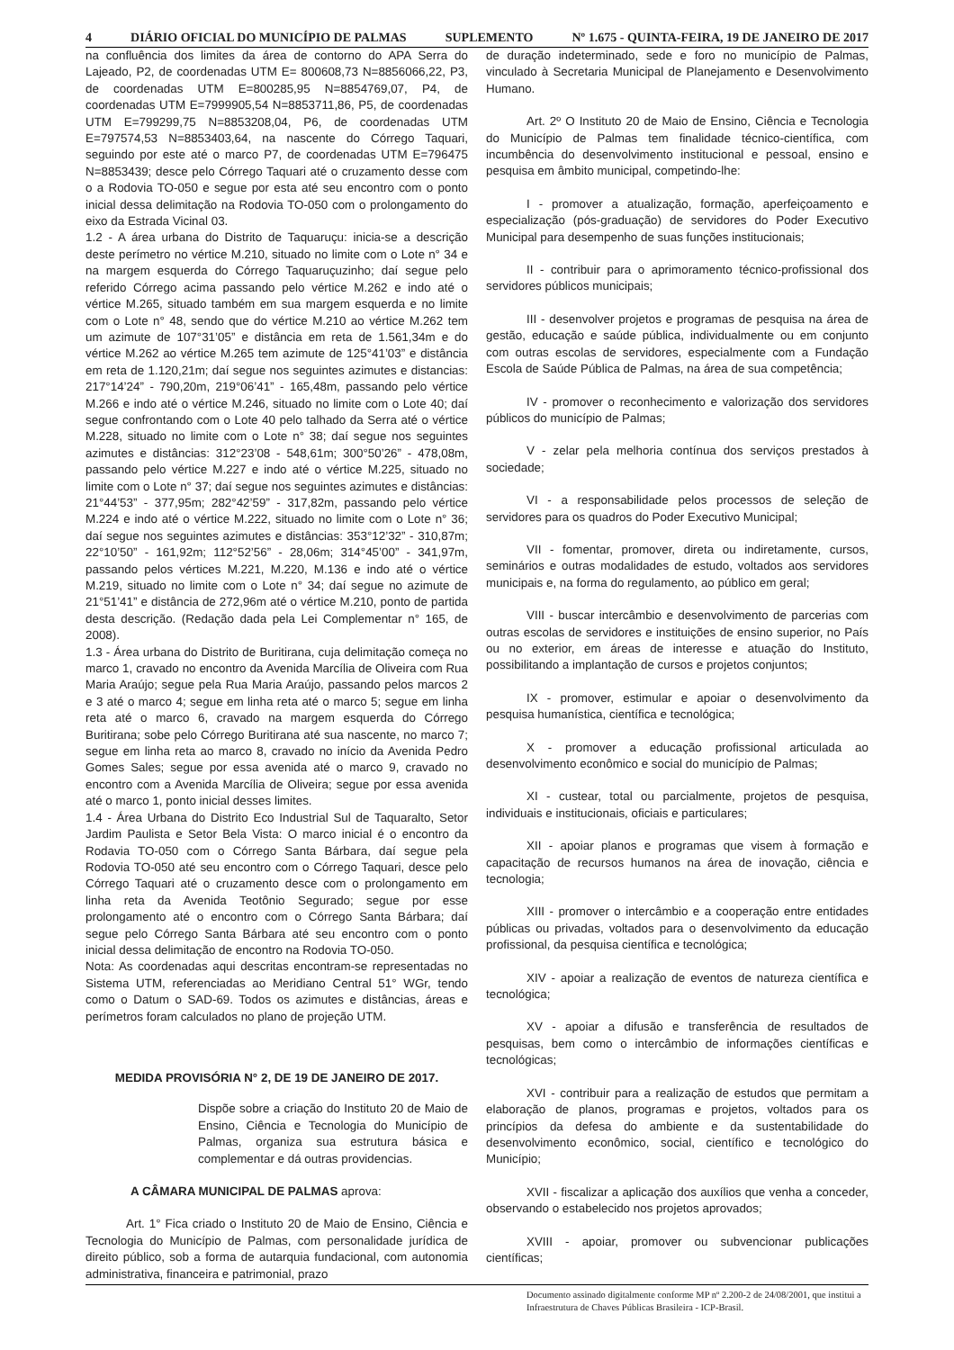4 DIÁRIO OFICIAL DO MUNICÍPIO DE PALMAS SUPLEMENTO Nº 1.675 - QUINTA-FEIRA, 19 DE JANEIRO DE 2017
na confluência dos limites da área de contorno do APA Serra do Lajeado, P2, de coordenadas UTM E= 800608,73 N=8856066,22, P3, de coordenadas UTM E=800285,95 N=8854769,07, P4, de coordenadas UTM E=7999905,54 N=8853711,86, P5, de coordenadas UTM E=799299,75 N=8853208,04, P6, de coordenadas UTM E=797574,53 N=8853403,64, na nascente do Córrego Taquari, seguindo por este até o marco P7, de coordenadas UTM E=796475 N=8853439; desce pelo Córrego Taquari até o cruzamento desse com o a Rodovia TO-050 e segue por esta até seu encontro com o ponto inicial dessa delimitação na Rodovia TO-050 com o prolongamento do eixo da Estrada Vicinal 03.
1.2 - A área urbana do Distrito de Taquaruçu: inicia-se a descrição deste perímetro no vértice M.210, situado no limite com o Lote n° 34 e na margem esquerda do Córrego Taquaruçuzinho; daí segue pelo referido Córrego acima passando pelo vértice M.262 e indo até o vértice M.265, situado também em sua margem esquerda e no limite com o Lote n° 48, sendo que do vértice M.210 ao vértice M.262 tem um azimute de 107°31’05” e distância em reta de 1.561,34m e do vértice M.262 ao vértice M.265 tem azimute de 125°41’03” e distância em reta de 1.120,21m; daí segue nos seguintes azimutes e distancias: 217°14’24” - 790,20m, 219°06’41” - 165,48m, passando pelo vértice M.266 e indo até o vértice M.246, situado no limite com o Lote 40; daí segue confrontando com o Lote 40 pelo talhado da Serra até o vértice M.228, situado no limite com o Lote n° 38; daí segue nos seguintes azimutes e distâncias: 312°23’08 - 548,61m; 300°50’26” - 478,08m, passando pelo vértice M.227 e indo até o vértice M.225, situado no limite com o Lote n° 37; daí segue nos seguintes azimutes e distâncias: 21°44’53” - 377,95m; 282°42’59” - 317,82m, passando pelo vértice M.224 e indo até o vértice M.222, situado no limite com o Lote n° 36; daí segue nos seguintes azimutes e distâncias: 353°12’32” - 310,87m; 22°10’50” - 161,92m; 112°52’56” - 28,06m; 314°45’00” - 341,97m, passando pelos vértices M.221, M.220, M.136 e indo até o vértice M.219, situado no limite com o Lote n° 34; daí segue no azimute de 21°51’41” e distância de 272,96m até o vértice M.210, ponto de partida desta descrição. (Redação dada pela Lei Complementar n° 165, de 2008).
1.3 - Área urbana do Distrito de Buritirana, cuja delimitação começa no marco 1, cravado no encontro da Avenida Marcília de Oliveira com Rua Maria Araújo; segue pela Rua Maria Araújo, passando pelos marcos 2 e 3 até o marco 4; segue em linha reta até o marco 5; segue em linha reta até o marco 6, cravado na margem esquerda do Córrego Buritirana; sobe pelo Córrego Buritirana até sua nascente, no marco 7; segue em linha reta ao marco 8, cravado no início da Avenida Pedro Gomes Sales; segue por essa avenida até o marco 9, cravado no encontro com a Avenida Marcília de Oliveira; segue por essa avenida até o marco 1, ponto inicial desses limites.
1.4 - Área Urbana do Distrito Eco Industrial Sul de Taquaralto, Setor Jardim Paulista e Setor Bela Vista: O marco inicial é o encontro da Rodavia TO-050 com o Córrego Santa Bárbara, daí segue pela Rodovia TO-050 até seu encontro com o Córrego Taquari, desce pelo Córrego Taquari até o cruzamento desce com o prolongamento em linha reta da Avenida Teotônio Segurado; segue por esse prolongamento até o encontro com o Córrego Santa Bárbara; daí segue pelo Córrego Santa Bárbara até seu encontro com o ponto inicial dessa delimitação de encontro na Rodovia TO-050.
Nota: As coordenadas aqui descritas encontram-se representadas no Sistema UTM, referenciadas ao Meridiano Central 51° WGr, tendo como o Datum o SAD-69. Todos os azimutes e distâncias, áreas e perímetros foram calculados no plano de projeção UTM.
MEDIDA PROVISÓRIA N° 2, DE 19 DE JANEIRO DE 2017.
Dispõe sobre a criação do Instituto 20 de Maio de Ensino, Ciência e Tecnologia do Município de Palmas, organiza sua estrutura básica e complementar e dá outras providencias.
A CÂMARA MUNICIPAL DE PALMAS aprova:
Art. 1° Fica criado o Instituto 20 de Maio de Ensino, Ciência e Tecnologia do Município de Palmas, com personalidade jurídica de direito público, sob a forma de autarquia fundacional, com autonomia administrativa, financeira e patrimonial, prazo
de duração indeterminado, sede e foro no município de Palmas, vinculado à Secretaria Municipal de Planejamento e Desenvolvimento Humano.
Art. 2º O Instituto 20 de Maio de Ensino, Ciência e Tecnologia do Município de Palmas tem finalidade técnico-científica, com incumbência do desenvolvimento institucional e pessoal, ensino e pesquisa em âmbito municipal, competindo-lhe:
I - promover a atualização, formação, aperfeiçoamento e especialização (pós-graduação) de servidores do Poder Executivo Municipal para desempenho de suas funções institucionais;
II - contribuir para o aprimoramento técnico-profissional dos servidores públicos municipais;
III - desenvolver projetos e programas de pesquisa na área de gestão, educação e saúde pública, individualmente ou em conjunto com outras escolas de servidores, especialmente com a Fundação Escola de Saúde Pública de Palmas, na área de sua competência;
IV - promover o reconhecimento e valorização dos servidores públicos do município de Palmas;
V - zelar pela melhoria contínua dos serviços prestados à sociedade;
VI - a responsabilidade pelos processos de seleção de servidores para os quadros do Poder Executivo Municipal;
VII - fomentar, promover, direta ou indiretamente, cursos, seminários e outras modalidades de estudo, voltados aos servidores municipais e, na forma do regulamento, ao público em geral;
VIII - buscar intercâmbio e desenvolvimento de parcerias com outras escolas de servidores e instituições de ensino superior, no País ou no exterior, em áreas de interesse e atuação do Instituto, possibilitando a implantação de cursos e projetos conjuntos;
IX - promover, estimular e apoiar o desenvolvimento da pesquisa humanística, científica e tecnológica;
X - promover a educação profissional articulada ao desenvolvimento econômico e social do município de Palmas;
XI - custear, total ou parcialmente, projetos de pesquisa, individuais e institucionais, oficiais e particulares;
XII - apoiar planos e programas que visem à formação e capacitação de recursos humanos na área de inovação, ciência e tecnologia;
XIII - promover o intercâmbio e a cooperação entre entidades públicas ou privadas, voltados para o desenvolvimento da educação profissional, da pesquisa científica e tecnológica;
XIV - apoiar a realização de eventos de natureza científica e tecnológica;
XV - apoiar a difusão e transferência de resultados de pesquisas, bem como o intercâmbio de informações científicas e tecnológicas;
XVI - contribuir para a realização de estudos que permitam a elaboração de planos, programas e projetos, voltados para os princípios da defesa do ambiente e da sustentabilidade do desenvolvimento econômico, social, científico e tecnológico do Município;
XVII - fiscalizar a aplicação dos auxílios que venha a conceder, observando o estabelecido nos projetos aprovados;
XVIII - apoiar, promover ou subvencionar publicações científicas;
Documento assinado digitalmente conforme MP nº 2.200-2 de 24/08/2001, que institui a Infraestrutura de Chaves Públicas Brasileira - ICP-Brasil.